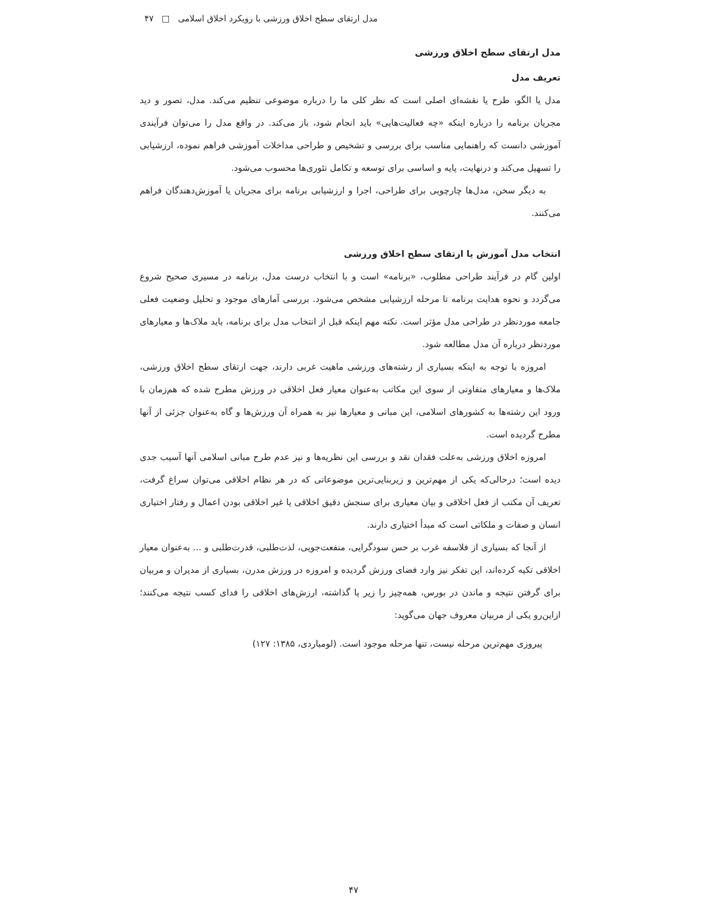مدل ارتقای سطح اخلاق ورزشی با رویکرد اخلاق اسلامی □ ۴۷
مدل ارتقای سطح اخلاق ورزشی
تعریف مدل
مدل یا الگو، طرح یا نقشه‌ای اصلی است که نظر کلی ما را درباره موضوعی تنظیم می‌کند. مدل، تصور و دید مجریان برنامه را درباره اینکه «چه فعالیت‌هایی» باید انجام شود، باز می‌کند. در واقع مدل را می‌توان فرآیندی آموزشی دانست که راهنمایی مناسب برای بررسی و تشخیص و طراحی مداخلات آموزشی فراهم نموده، ارزشیابی را تسهیل می‌کند و درنهایت، پایه و اساسی برای توسعه و تکامل تئوری‌ها محسوب می‌شود.
به دیگر سخن، مدل‌ها چارچوبی برای طراحی، اجرا و ارزشیابی برنامه برای مجریان یا آموزش‌دهندگان فراهم می‌کنند.
انتخاب مدل آموزش یا ارتقای سطح اخلاق ورزشی
اولین گام در فرآیند طراحی مطلوب، «برنامه» است و با انتخاب درست مدل، برنامه در مسیری صحیح شروع می‌گردد و نحوه هدایت برنامه تا مرحله ارزشیابی مشخص می‌شود. بررسی آمارهای موجود و تحلیل وضعیت فعلی جامعه موردنظر در طراحی مدل مؤثر است. نکته مهم اینکه قبل از انتخاب مدل برای برنامه، باید ملاک‌ها و معیارهای موردنظر درباره آن مدل مطالعه شود.
امروزه با توجه به اینکه بسیاری از رشته‌های ورزشی ماهیت غربی دارند، جهت ارتقای سطح اخلاق ورزشی، ملاک‌ها و معیارهای متفاوتی از سوی این مکاتب به‌عنوان معیار فعل اخلاقی در ورزش مطرح شده که هم‌زمان با ورود این رشته‌ها به کشورهای اسلامی، این مبانی و معیارها نیز به همراه آن ورزش‌ها و گاه به‌عنوان جزئی از آنها مطرح گردیده است.
امروزه اخلاق ورزشی به‌علت فقدان نقد و بررسی این نظریه‌ها و نیز عدم طرح مبانی اسلامی آنها آسیب جدی دیده است؛ درحالی‌که یکی از مهم‌ترین و زیربنایی‌ترین موضوعاتی که در هر نظام اخلاقی می‌توان سراغ گرفت، تعریف آن مکتب از فعل اخلاقی و بیان معیاری برای سنجش دقیق اخلاقی یا غیر اخلاقی بودن اعمال و رفتار اختیاری انسان و صفات و ملکاتی است که مبدأ اختیاری دارند.
از آنجا که بسیاری از فلاسفه غرب بر حس سودگرایی، منفعت‌جویی، لذت‌طلبی، قدرت‌طلبی و ... به‌عنوان معیار اخلاقی تکیه کرده‌اند، این تفکر نیز وارد فضای ورزش گردیده و امروزه در ورزش مدرن، بسیاری از مدیران و مربیان برای گرفتن نتیجه و ماندن در بورس، همه‌چیز را زیر پا گذاشته، ارزش‌های اخلاقی را فدای کسب نتیجه می‌کنند؛ ازاین‌رو یکی از مربیان معروف جهان می‌گوید:
پیروزی مهم‌ترین مرحله نیست، تنها مرحله موجود است. (لومباردی، ۱۳۸۵: ۱۲۷)
۴۷